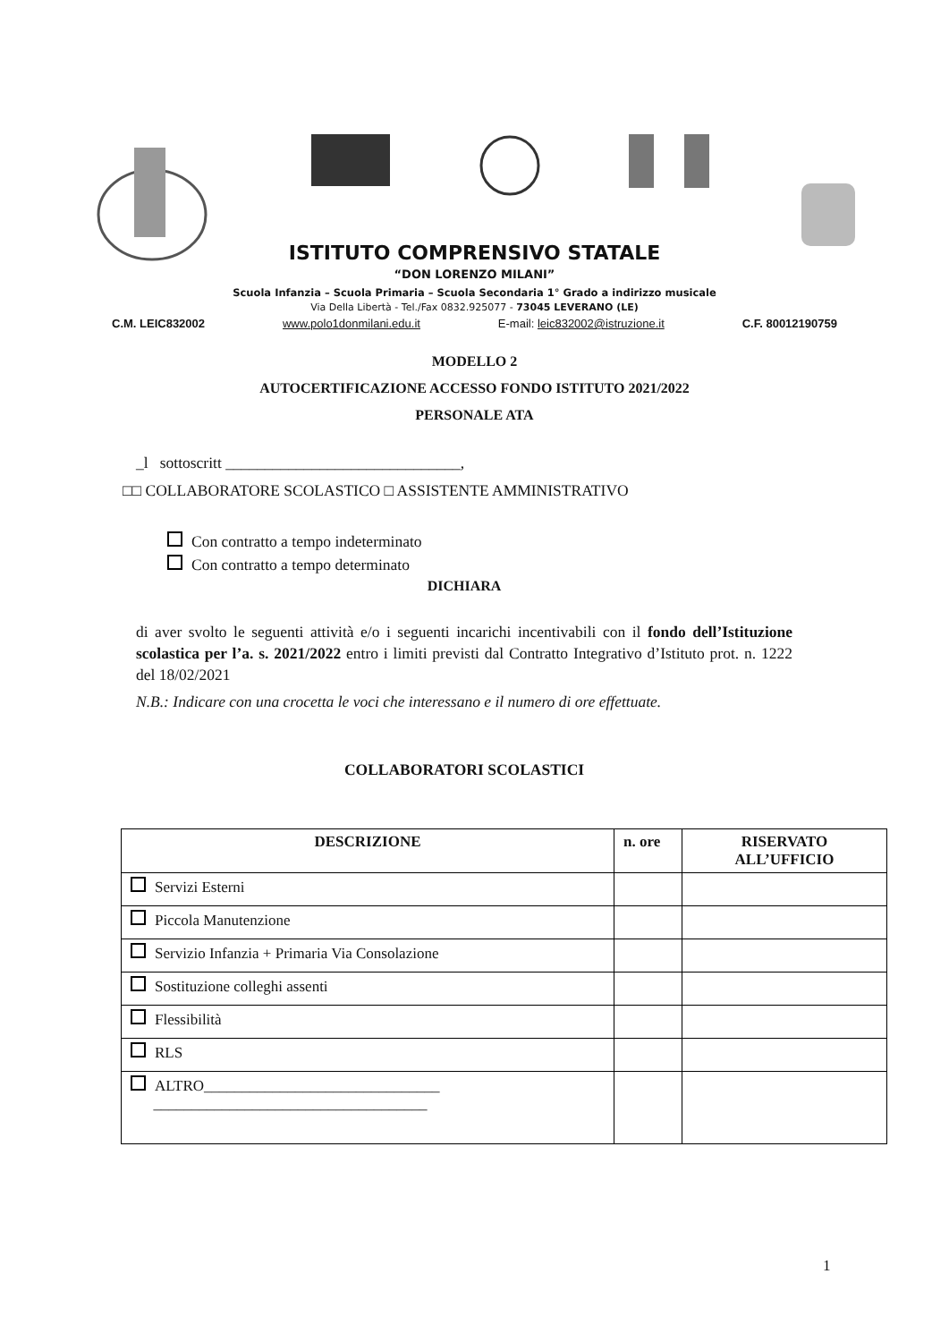ISTITUTO COMPRENSIVO STATALE
“DON LORENZO MILANI”
Scuola Infanzia – Scuola Primaria – Scuola Secondaria 1° Grado a indirizzo musicale
Via Della Libertà - Tel./Fax 0832.925077 - 73045 LEVERANO (LE)
C.M. LEIC832002 www.polo1donmilani.edu.it E-mail: leic832002@istruzione.it C.F. 80012190759
MODELLO 2
AUTOCERTIFICAZIONE ACCESSO FONDO ISTITUTO 2021/2022
PERSONALE ATA
_l sottoscritt ______________________________,
□□ COLLABORATORE SCOLASTICO □ ASSISTENTE AMMINISTRATIVO
Con contratto a tempo indeterminato
Con contratto a tempo determinato
DICHIARA
di aver svolto le seguenti attività e/o i seguenti incarichi incentivabili con il fondo dell’Istituzione scolastica per l’a. s. 2021/2022 entro i limiti previsti dal Contratto Integrativo d’Istituto prot. n. 1222 del 18/02/2021
N.B.: Indicare con una crocetta le voci che interessano e il numero di ore effettuate.
COLLABORATORI SCOLASTICI
| DESCRIZIONE | n. ore | RISERVATO ALL’UFFICIO |
| --- | --- | --- |
| Servizi Esterni | | |
| Piccola Manutenzione | | |
| Servizio Infanzia + Primaria Via Consolazione | | |
| Sostituzione colleghi assenti | | |
| Flessibilità | | |
| RLS | | |
| ALTRO_______________________________ ____________________________________ | | |
1